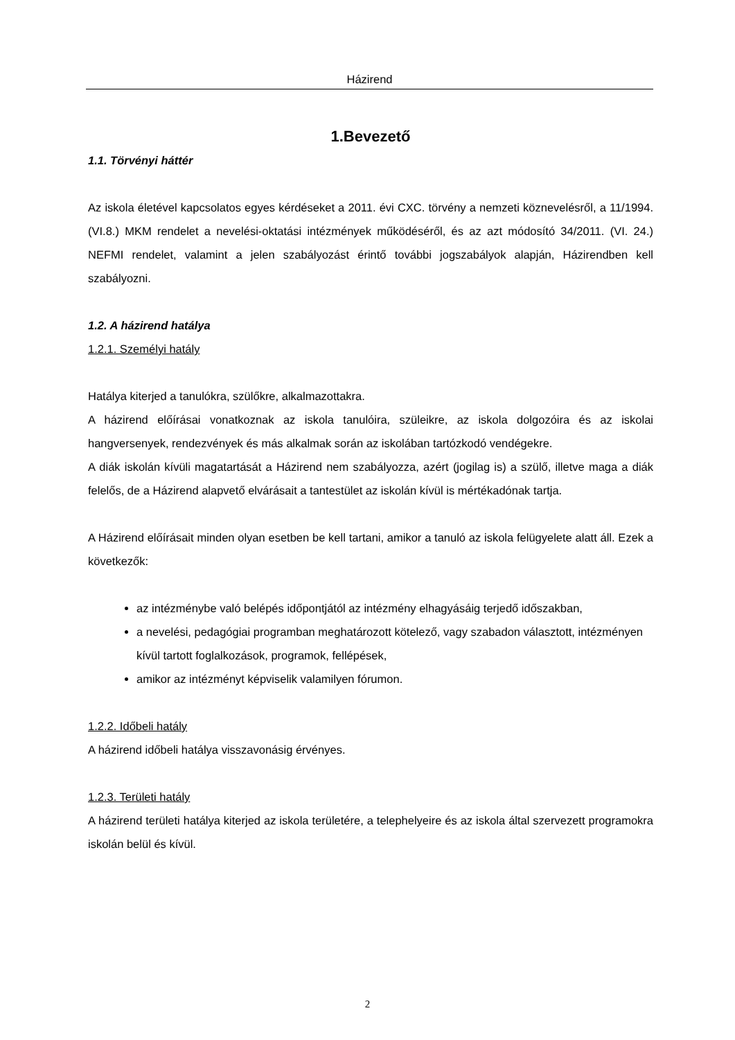Házirend
1.Bevezető
1.1. Törvényi háttér
Az iskola életével kapcsolatos egyes kérdéseket a 2011. évi CXC. törvény a nemzeti köznevelésről, a 11/1994. (VI.8.) MKM rendelet a nevelési-oktatási intézmények működéséről, és az azt módosító 34/2011. (VI. 24.) NEFMI rendelet, valamint a jelen szabályozást érintő további jogszabályok alapján, Házirendben kell szabályozni.
1.2. A házirend hatálya
1.2.1. Személyi hatály
Hatálya kiterjed a tanulókra, szülőkre, alkalmazottakra.
A házirend előírásai vonatkoznak az iskola tanulóira, szüleikre, az iskola dolgozóira és az iskolai hangversenyek, rendezvények és más alkalmak során az iskolában tartózkodó vendégekre.
A diák iskolán kívüli magatartását a Házirend nem szabályozza, azért (jogilag is) a szülő, illetve maga a diák felelős, de a Házirend alapvető elvárásait a tantestület az iskolán kívül is mértékadónak tartja.
A Házirend előírásait minden olyan esetben be kell tartani, amikor a tanuló az iskola felügyelete alatt áll. Ezek a következők:
az intézménybe való belépés időpontjától az intézmény elhagyásáig terjedő időszakban,
a nevelési, pedagógiai programban meghatározott kötelező, vagy szabadon választott, intézményen kívül tartott foglalkozások, programok, fellépések,
amikor az intézményt képviselik valamilyen fórumon.
1.2.2. Időbeli hatály
A házirend időbeli hatálya visszavonásig érvényes.
1.2.3. Területi hatály
A házirend területi hatálya kiterjed az iskola területére, a telephelyeire és az iskola által szervezett programokra iskolán belül és kívül.
2